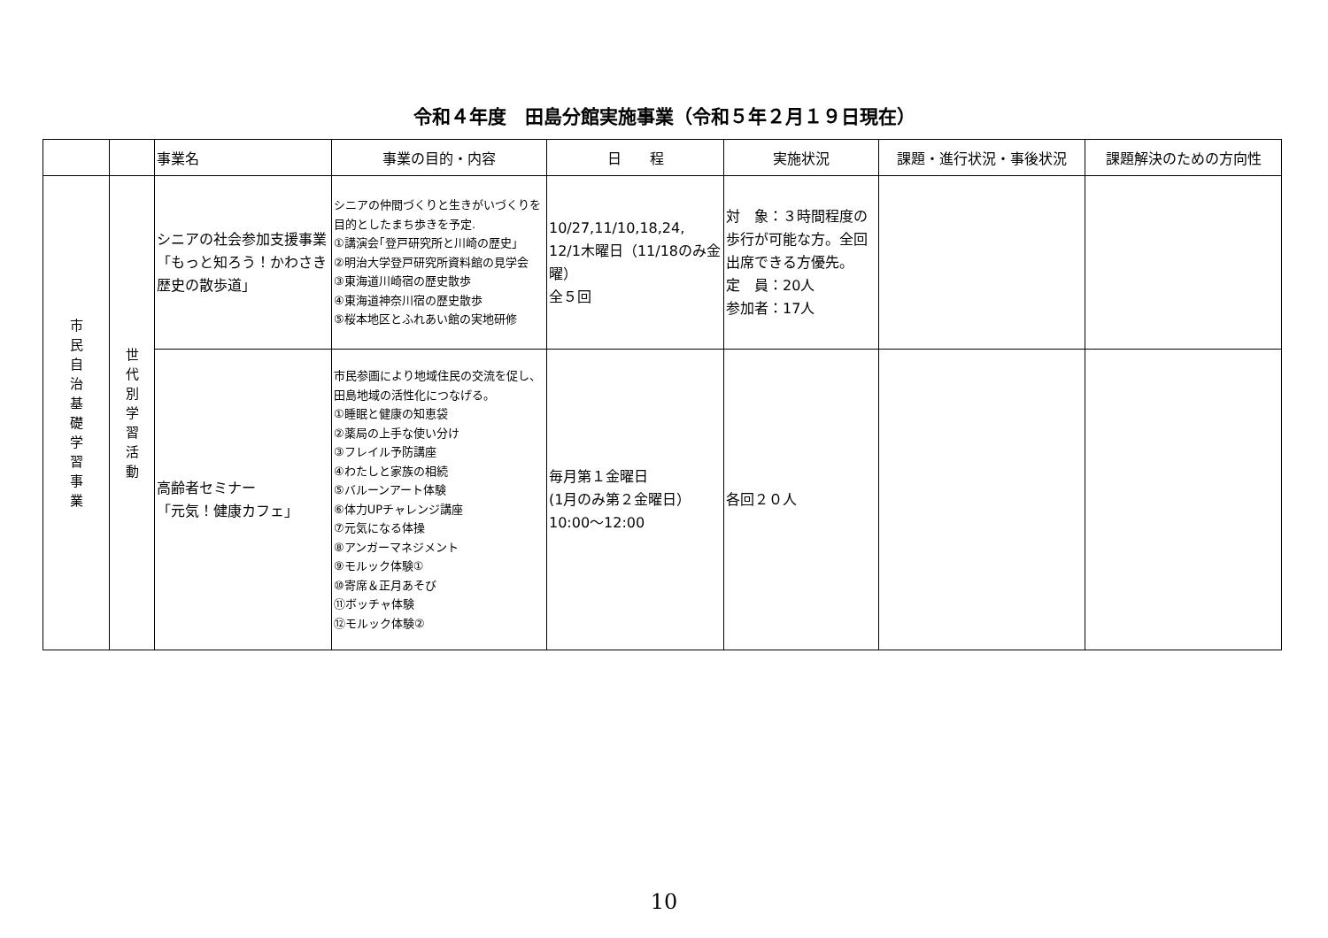令和４年度　田島分館実施事業（令和５年２月１９日現在）
| | | 事業名 | 事業の目的・内容 | 日 程 | 実施状況 | 課題・進行状況・事後状況 | 課題解決のための方向性 |
| --- | --- | --- | --- | --- | --- | --- | --- |
| 市 民 自 治 基 礎 学 習 事 業 | 世 代 別 学 習 活 動 | シニアの社会参加支援事業 「もっと知ろう！かわさき歴史の散歩道」 | シニアの仲間づくりと生きがいづくりを目的としたまち歩きを予定. ①講演会｢登戸研究所と川崎の歴史｣ ②明治大学登戸研究所資料館の見学会 ③東海道川崎宿の歴史散歩 ④東海道神奈川宿の歴史散歩 ⑤桜本地区とふれあい館の実地研修 | 10/27,11/10,18,24, 12/1木曜日（11/18のみ金曜） 全５回 | 対 象：３時間程度の歩行が可能な方。全回出席できる方優先。 定 員：20人 参加者：17人 | | |
| | | 高齢者セミナー 「元気！健康カフェ」 | 市民参画により地域住民の交流を促し、田島地域の活性化につなげる。 ①睡眠と健康の知恵袋 ②薬局の上手な使い分け ③フレイル予防講座 ④わたしと家族の相続 ⑤バルーンアート体験 ⑥体力UPチャレンジ講座 ⑦元気になる体操 ⑧アンガーマネジメント ⑨モルック体験① ⑩寄席＆正月あそび ⑪ボッチャ体験 ⑫モルック体験② | 毎月第１金曜日 (1月のみ第２金曜日） 10:00～12:00 | 各回２０人 | | |
10